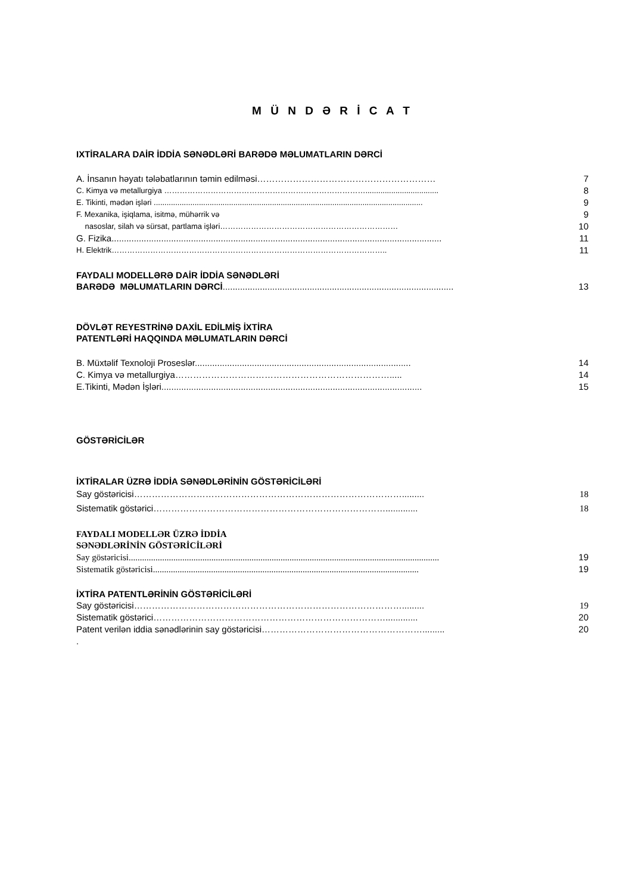M Ü N D Ə R İ C A T
IXTİRALARA DAİR İDDİA SƏNƏDLƏRİ BARƏDƏ MƏLUMATLARIN DƏRCİ
A. İnsanın həyatı tələbatlarının təmin edilməsi…………………………………………………… 7
C. Kimya və metallurgiya …………………………………………………………………….................................. 8
E. Tikinti, mədən işləri ............................................................................................................................. 9
F. Mexanika, işiqlama, isitmə, mühərrik və 9
nasoslar, silah və sürsat, partlama işləri…………………………………………………………… 10
G. Fizika..................................................................................................................................... 11
H. Elektrik…………………………………………………………………………………………….. 11
FAYDALI MODELLƏRƏ DAİR İDDİA SƏNƏDLƏRİ
BARƏDƏ MƏLUMATLARIN DƏRCİ............................................................................................. 13
DÖVLƏT REYESTRİNƏ DAXİL EDİLMİŞ İXTİRA
PATENTLƏRİ HAQQINDA MƏLUMATLARIN DƏRCİ
B. Müxtəlif Texnoloji Proseslər....................................................................................... 14
C. Kimya və metallurgiya………………………………………………………………..... 14
E.Tikinti, Mədən İşləri......................................................................................................... 15
GÖSTƏRİCİLƏR
İXTİRALAR ÜZRƏ İDDİA SƏNƏDLƏRİNİN GÖSTƏRİCİLƏRİ
Say göstəricisi………………………………………………………………………………......... 18
Sistematik göstərici……………………………………………………………………............. 18
FAYDALI MODELLƏR ÜZRƏ İDDİA
SƏNƏDLƏRİNİN GÖSTƏRİCİLƏRİ
Say göstəricisi........................................................................................................................................... 19
Sistematik göstəricisi....................................................................................................................... 19
İXTİRA PATENTLƏRİNİN GÖSTƏRİCİLƏRİ
Say göstəricisi………………………………………………………………………………......... 19
Sistematik göstərici……………………………………………………………………............. 20
Patent verilən iddia sənədlərinin say göstəricisi………………………………………………......... 20
.